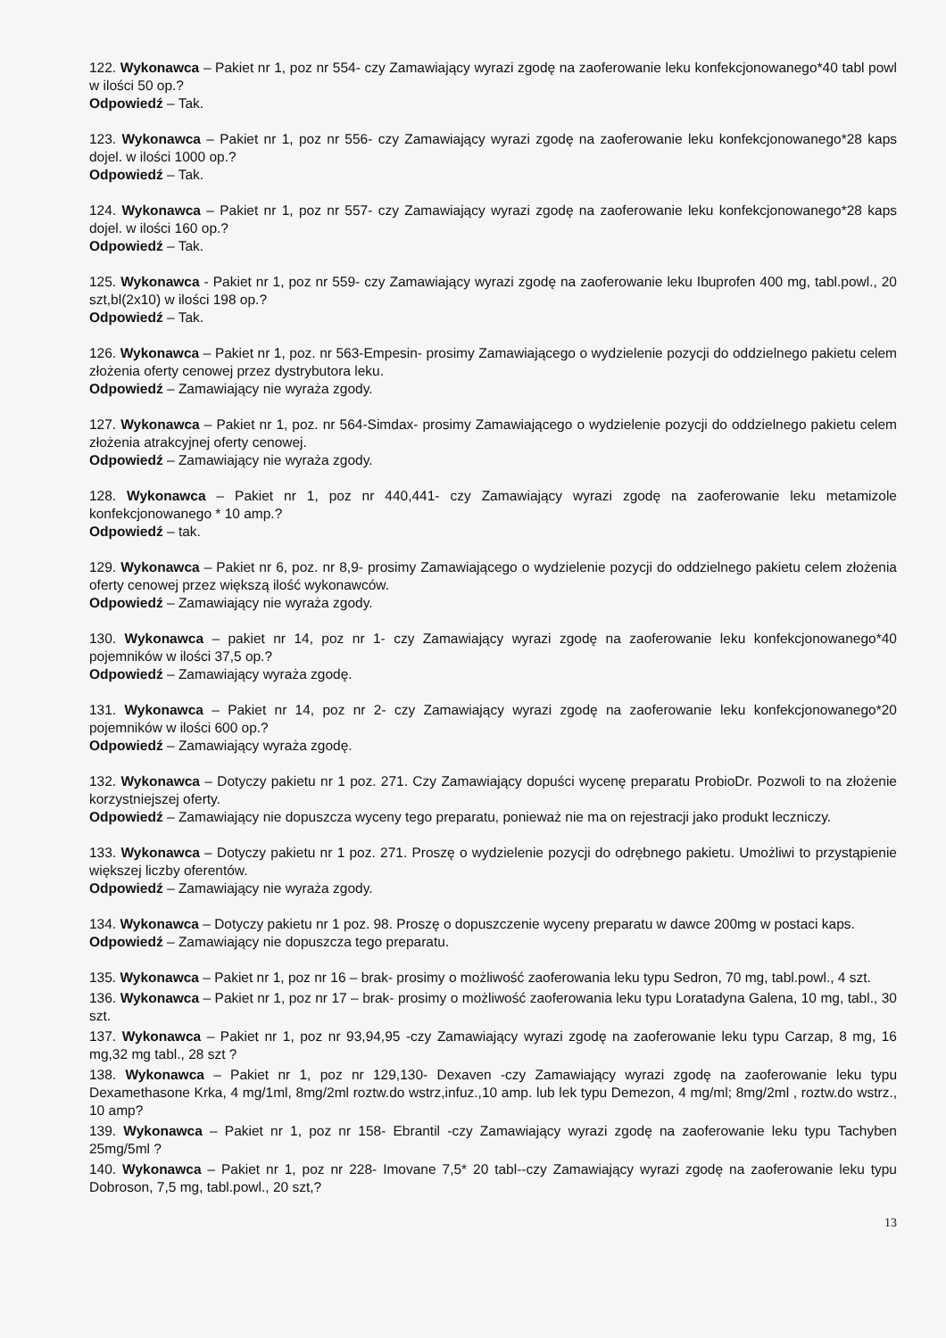122. Wykonawca – Pakiet nr 1, poz nr 554- czy Zamawiający wyrazi zgodę na zaoferowanie leku konfekcjonowanego*40 tabl powl w ilości 50 op.?
Odpowiedź – Tak.
123. Wykonawca – Pakiet nr 1, poz nr 556- czy Zamawiający wyrazi zgodę na zaoferowanie leku konfekcjonowanego*28 kaps dojel. w ilości 1000 op.?
Odpowiedź – Tak.
124. Wykonawca – Pakiet nr 1, poz nr 557- czy Zamawiający wyrazi zgodę na zaoferowanie leku konfekcjonowanego*28 kaps dojel. w ilości 160 op.?
Odpowiedź – Tak.
125. Wykonawca - Pakiet nr 1, poz nr 559- czy Zamawiający wyrazi zgodę na zaoferowanie leku Ibuprofen 400 mg, tabl.powl., 20 szt,bl(2x10) w ilości 198 op.?
Odpowiedź – Tak.
126. Wykonawca – Pakiet nr 1, poz. nr 563-Empesin- prosimy Zamawiającego o wydzielenie pozycji do oddzielnego pakietu celem złożenia oferty cenowej przez dystrybutora leku.
Odpowiedź – Zamawiający nie wyraża zgody.
127. Wykonawca – Pakiet nr 1, poz. nr 564-Simdax- prosimy Zamawiającego o wydzielenie pozycji do oddzielnego pakietu celem złożenia atrakcyjnej oferty cenowej.
Odpowiedź – Zamawiający nie wyraża zgody.
128. Wykonawca – Pakiet nr 1, poz nr 440,441- czy Zamawiający wyrazi zgodę na zaoferowanie leku metamizole konfekcjonowanego * 10 amp.?
Odpowiedź – tak.
129. Wykonawca – Pakiet nr 6, poz. nr 8,9- prosimy Zamawiającego o wydzielenie pozycji do oddzielnego pakietu celem złożenia oferty cenowej przez większą ilość wykonawców.
Odpowiedź – Zamawiający nie wyraża zgody.
130. Wykonawca – pakiet nr 14, poz nr 1- czy Zamawiający wyrazi zgodę na zaoferowanie leku konfekcjonowanego*40 pojemników w ilości 37,5 op.?
Odpowiedź – Zamawiający wyraża zgodę.
131. Wykonawca – Pakiet nr 14, poz nr 2- czy Zamawiający wyrazi zgodę na zaoferowanie leku konfekcjonowanego*20 pojemników w ilości 600 op.?
Odpowiedź – Zamawiający wyraża zgodę.
132. Wykonawca – Dotyczy pakietu nr 1 poz. 271. Czy Zamawiający dopuści wycenę preparatu ProbioDr. Pozwoli to na złożenie korzystniejszej oferty.
Odpowiedź – Zamawiający nie dopuszcza wyceny tego preparatu, ponieważ nie ma on rejestracji jako produkt leczniczy.
133. Wykonawca – Dotyczy pakietu nr 1 poz. 271. Proszę o wydzielenie pozycji do odrębnego pakietu. Umożliwi to przystąpienie większej liczby oferentów.
Odpowiedź – Zamawiający nie wyraża zgody.
134. Wykonawca – Dotyczy pakietu nr 1 poz. 98. Proszę o dopuszczenie wyceny preparatu w dawce 200mg w postaci kaps.
Odpowiedź – Zamawiający nie dopuszcza tego preparatu.
135. Wykonawca – Pakiet nr 1, poz nr 16 – brak- prosimy o możliwość zaoferowania leku typu Sedron, 70 mg, tabl.powl., 4 szt.
136. Wykonawca – Pakiet nr 1, poz nr 17 – brak- prosimy o możliwość zaoferowania leku typu Loratadyna Galena, 10 mg, tabl., 30 szt.
137. Wykonawca – Pakiet nr 1, poz nr 93,94,95 -czy Zamawiający wyrazi zgodę na zaoferowanie leku typu Carzap, 8 mg, 16 mg,32 mg tabl., 28 szt ?
138. Wykonawca – Pakiet nr 1, poz nr 129,130- Dexaven -czy Zamawiający wyrazi zgodę na zaoferowanie leku typu Dexamethasone Krka, 4 mg/1ml, 8mg/2ml roztw.do wstrz,infuz.,10 amp. lub lek typu Demezon, 4 mg/ml; 8mg/2ml , roztw.do wstrz., 10 amp?
139. Wykonawca – Pakiet nr 1, poz nr 158- Ebrantil -czy Zamawiający wyrazi zgodę na zaoferowanie leku typu Tachyben 25mg/5ml ?
140. Wykonawca – Pakiet nr 1, poz nr 228- Imovane 7,5* 20 tabl--czy Zamawiający wyrazi zgodę na zaoferowanie leku typu Dobroson, 7,5 mg, tabl.powl., 20 szt,?
13